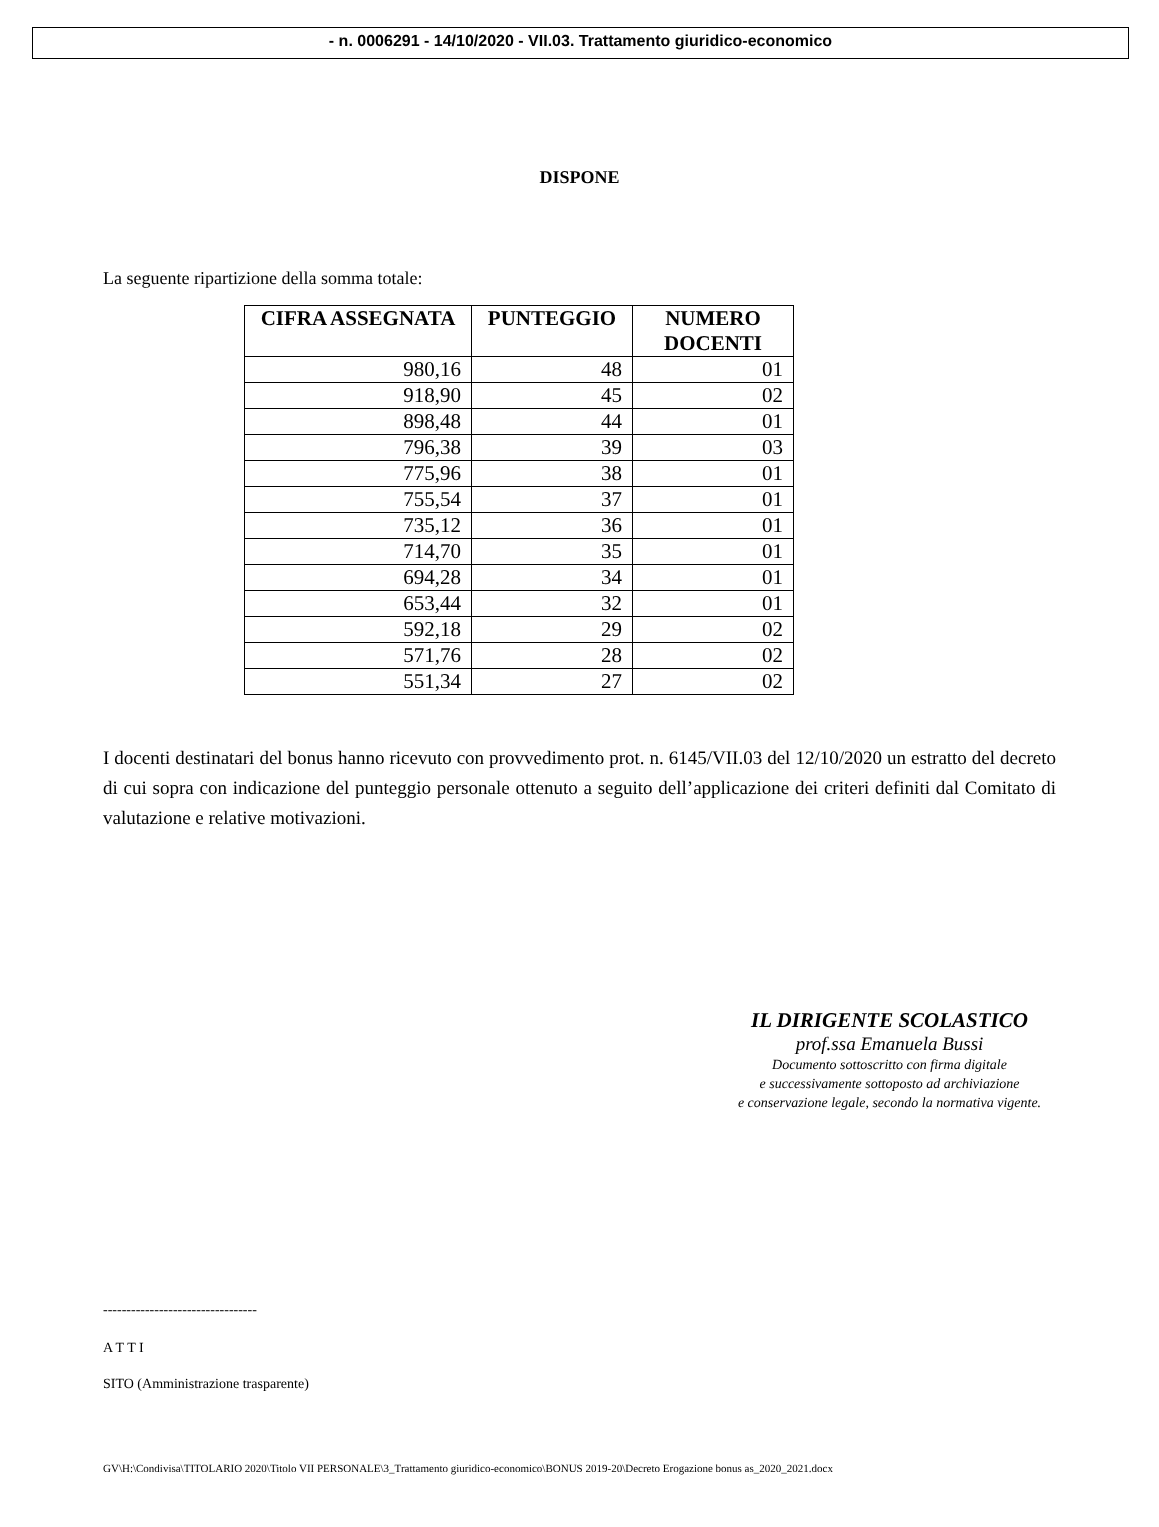- n. 0006291 - 14/10/2020 - VII.03. Trattamento giuridico-economico
DISPONE
La seguente ripartizione della somma totale:
| CIFRA ASSEGNATA | PUNTEGGIO | NUMERO DOCENTI |
| --- | --- | --- |
| 980,16 | 48 | 01 |
| 918,90 | 45 | 02 |
| 898,48 | 44 | 01 |
| 796,38 | 39 | 03 |
| 775,96 | 38 | 01 |
| 755,54 | 37 | 01 |
| 735,12 | 36 | 01 |
| 714,70 | 35 | 01 |
| 694,28 | 34 | 01 |
| 653,44 | 32 | 01 |
| 592,18 | 29 | 02 |
| 571,76 | 28 | 02 |
| 551,34 | 27 | 02 |
I docenti destinatari del bonus hanno ricevuto con provvedimento prot. n. 6145/VII.03 del 12/10/2020 un estratto del decreto di cui sopra con indicazione del punteggio personale ottenuto a seguito dell’applicazione dei criteri definiti dal Comitato di valutazione e relative motivazioni.
IL DIRIGENTE SCOLASTICO
prof.ssa Emanuela Bussi
Documento sottoscritto con firma digitale
e successivamente sottoposto ad archiviazione
e conservazione legale, secondo la normativa vigente.
---------------------------------
A T T I
SITO (Amministrazione trasparente)
GV\H:\Condivisa\TITOLARIO 2020\Titolo VII PERSONALE\3_Trattamento giuridico-economico\BONUS 2019-20\Decreto Erogazione bonus as_2020_2021.docx